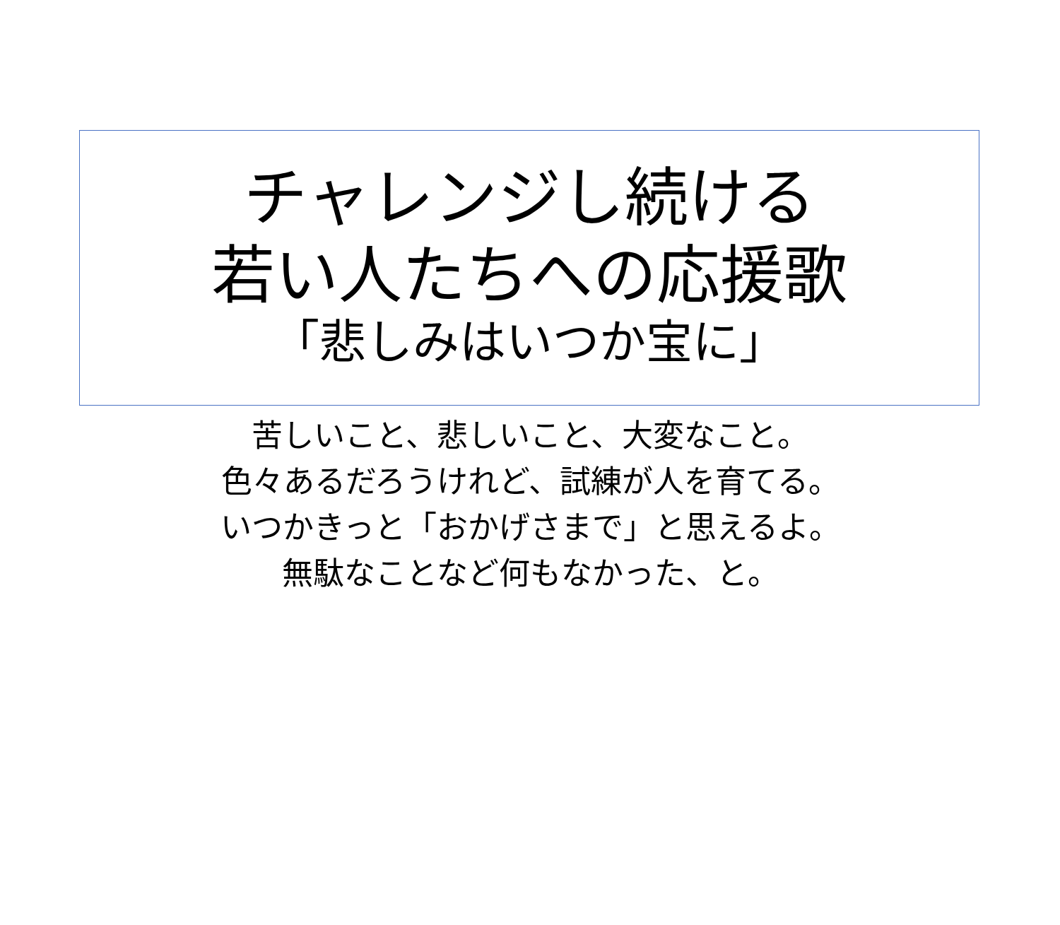チャレンジし続ける
若い人たちへの応援歌
「悲しみはいつか宝に」
苦しいこと、悲しいこと、大変なこと。
色々あるだろうけれど、試練が人を育てる。
いつかきっと「おかげさまで」と思えるよ。
無駄なことなど何もなかった、と。